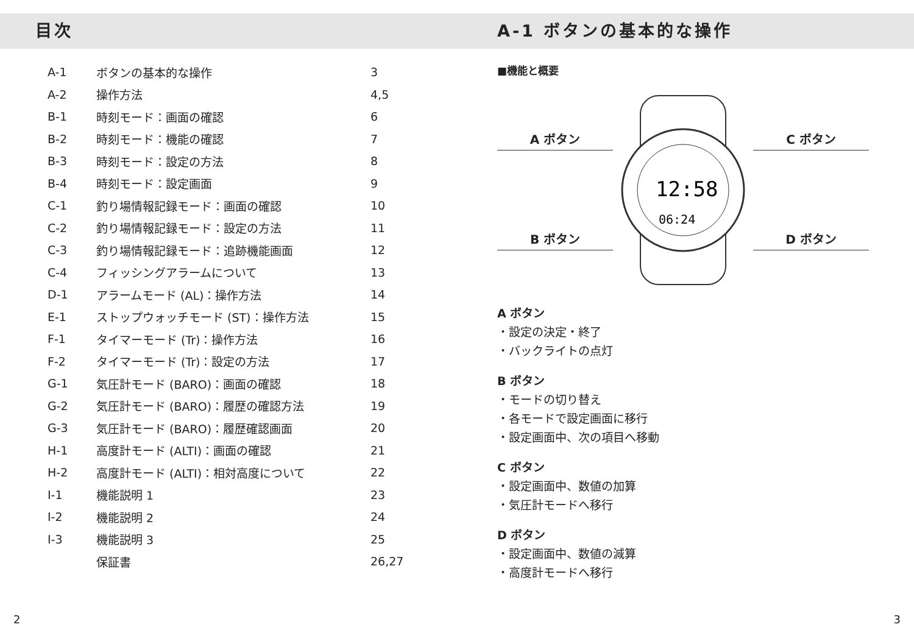目次
| A-1 | ボタンの基本的な操作 | 3 |
| A-2 | 操作方法 | 4,5 |
| B-1 | 時刻モード：画面の確認 | 6 |
| B-2 | 時刻モード：機能の確認 | 7 |
| B-3 | 時刻モード：設定の方法 | 8 |
| B-4 | 時刻モード：設定画面 | 9 |
| C-1 | 釣り場情報記録モード：画面の確認 | 10 |
| C-2 | 釣り場情報記録モード：設定の方法 | 11 |
| C-3 | 釣り場情報記録モード：追跡機能画面 | 12 |
| C-4 | フィッシングアラームについて | 13 |
| D-1 | アラームモード (AL)：操作方法 | 14 |
| E-1 | ストップウォッチモード (ST)：操作方法 | 15 |
| F-1 | タイマーモード (Tr)：操作方法 | 16 |
| F-2 | タイマーモード (Tr)：設定の方法 | 17 |
| G-1 | 気圧計モード (BARO)：画面の確認 | 18 |
| G-2 | 気圧計モード (BARO)：履歴の確認方法 | 19 |
| G-3 | 気圧計モード (BARO)：履歴確認画面 | 20 |
| H-1 | 高度計モード (ALTI)：画面の確認 | 21 |
| H-2 | 高度計モード (ALTI)：相対高度について | 22 |
| I-1 | 機能説明 1 | 23 |
| I-2 | 機能説明 2 | 24 |
| I-3 | 機能説明 3 | 25 |
| | 保証書 | 26,27 |
2
A-1 ボタンの基本的な操作
■機能と概要
A ボタン
B ボタン
12:58
06:24
C ボタン
D ボタン
A ボタン
・設定の決定・終了
・バックライトの点灯
B ボタン
・モードの切り替え
・各モードで設定画面に移行
・設定画面中、次の項目へ移動
C ボタン
・設定画面中、数値の加算
・気圧計モードへ移行
D ボタン
・設定画面中、数値の減算
・高度計モードへ移行
3